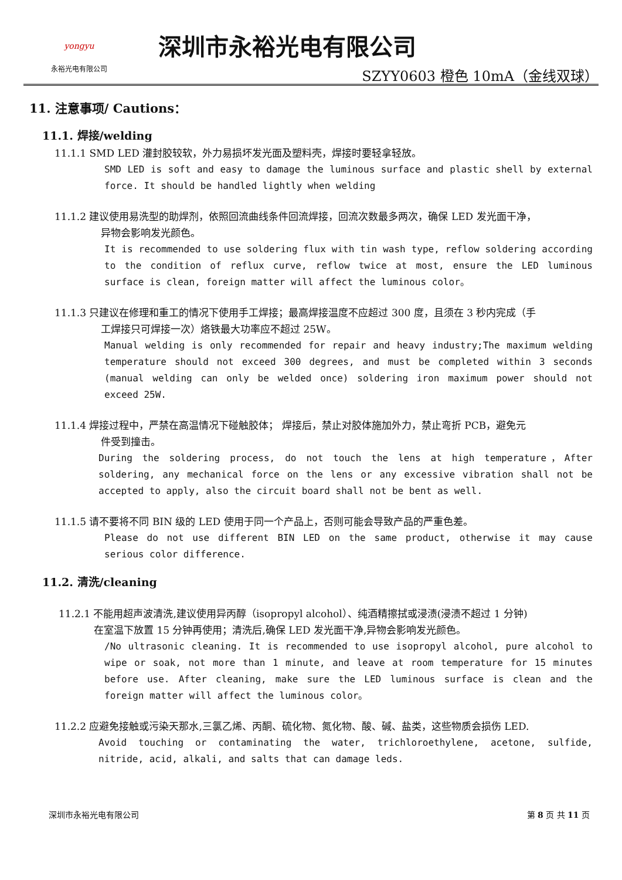yongyu
永裕光电有限公司
深圳市永裕光电有限公司
SZYY0603 橙色 10mA（金线双球）
11. 注意事项/ Cautions：
11.1. 焊接/welding
11.1.1 SMD LED 灌封胶较软，外力易损坏发光面及塑料壳，焊接时要轻拿轻放。
SMD LED is soft and easy to damage the luminous surface and plastic shell by external force. It should be handled lightly when welding
11.1.2 建议使用易洗型的助焊剂，依照回流曲线条件回流焊接，回流次数最多两次，确保 LED 发光面干净，
异物会影响发光颜色。
It is recommended to use soldering flux with tin wash type, reflow soldering according to the condition of reflux curve, reflow twice at most, ensure the LED luminous surface is clean, foreign matter will affect the luminous color。
11.1.3 只建议在修理和重工的情况下使用手工焊接；最高焊接温度不应超过 300 度，且须在 3 秒内完成（手
工焊接只可焊接一次）烙铁最大功率应不超过 25W。
Manual welding is only recommended for repair and heavy industry;The maximum welding temperature should not exceed 300 degrees, and must be completed within 3 seconds (manual welding can only be welded once) soldering iron maximum power should not exceed 25W.
11.1.4 焊接过程中，严禁在高温情况下碰触胶体； 焊接后，禁止对胶体施加外力，禁止弯折 PCB，避免元
件受到撞击。
During the soldering process, do not touch the lens at high temperature，After soldering, any mechanical force on the lens or any excessive vibration shall not be accepted to apply, also the circuit board shall not be bent as well.
11.1.5 请不要将不同 BIN 级的 LED 使用于同一个产品上，否则可能会导致产品的严重色差。
Please do not use different BIN LED on the same product, otherwise it may cause serious color difference.
11.2. 清洗/cleaning
11.2.1 不能用超声波清洗,建议使用异丙醇（isopropyl alcohol）、纯酒精擦拭或浸渍(浸渍不超过 1 分钟)
在室温下放置 15 分钟再使用；清洗后,确保 LED 发光面干净,异物会影响发光颜色。
/No ultrasonic cleaning. It is recommended to use isopropyl alcohol, pure alcohol to wipe or soak, not more than 1 minute, and leave at room temperature for 15 minutes before use. After cleaning, make sure the LED luminous surface is clean and the foreign matter will affect the luminous color。
11.2.2 应避免接触或污染天那水,三氯乙烯、丙酮、硫化物、氮化物、酸、碱、盐类，这些物质会损伤 LED.
Avoid touching or contaminating the water, trichloroethylene, acetone, sulfide, nitride, acid, alkali, and salts that can damage leds.
深圳市永裕光电有限公司 第 8 页 共 11 页